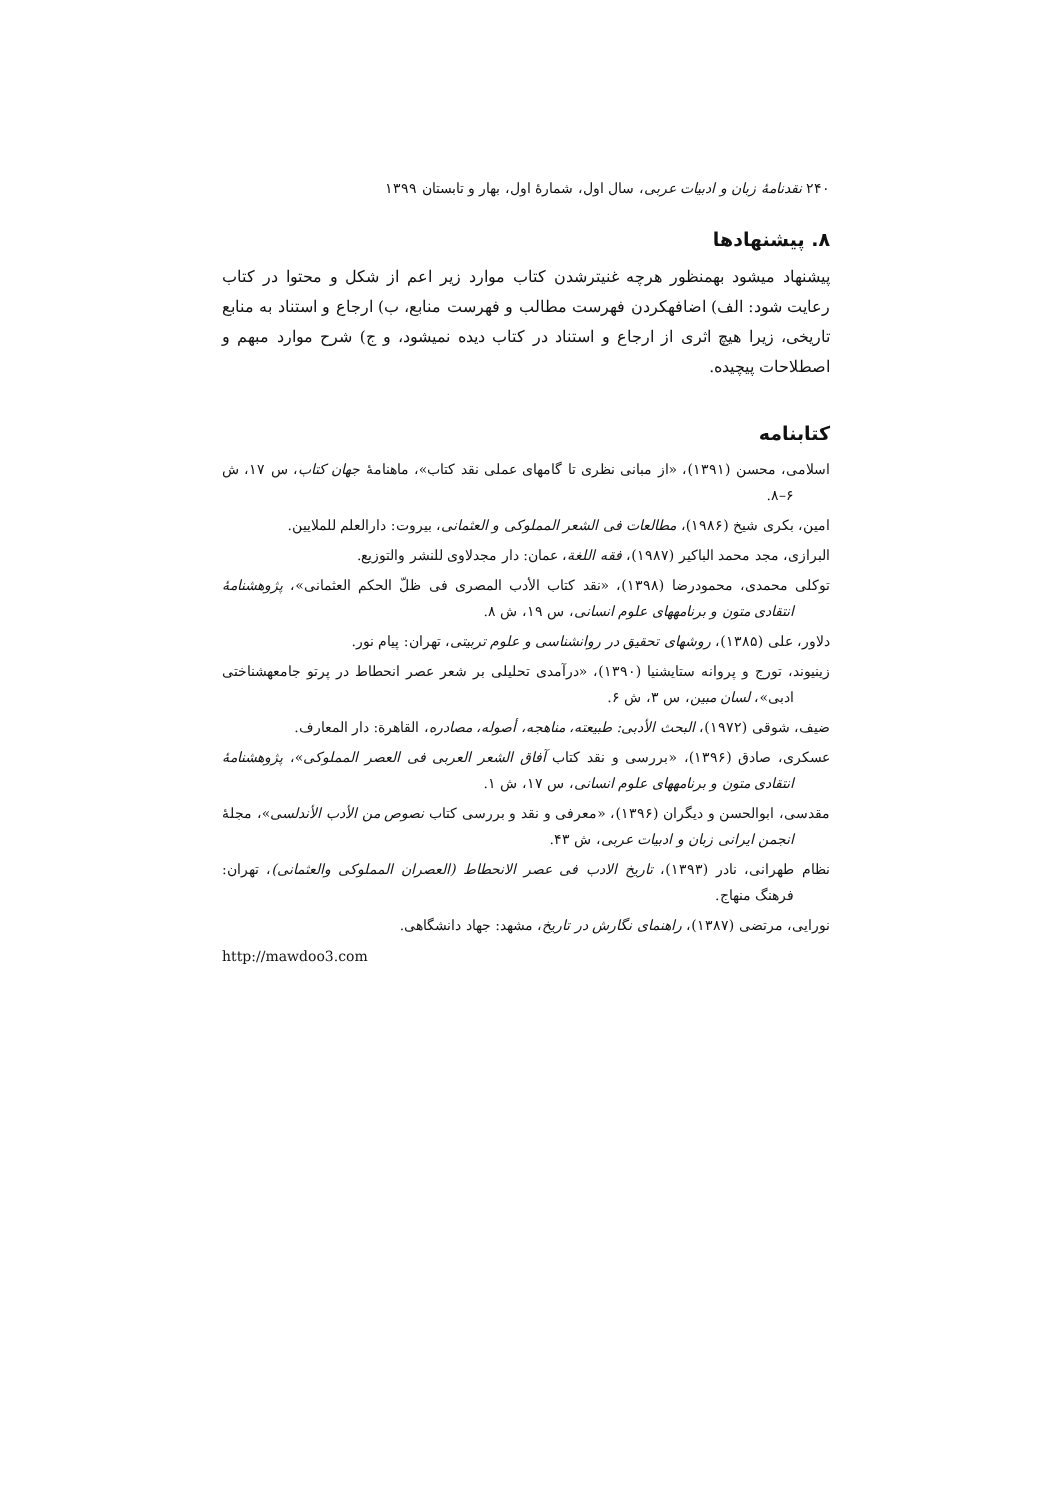۲۴۰ نقدنامهٔ زبان و ادبیات عربی، سال اول، شمارهٔ اول، بهار و تابستان ۱۳۹۹
۸. پیشنهادها
پیشنهاد میشود بهمنظور هرچه غنیترشدن کتاب موارد زیر اعم از شکل و محتوا در کتاب رعایت شود: الف) اضافهکردن فهرست مطالب و فهرست منابع، ب) ارجاع و استناد به منابع تاریخی، زیرا هیچ اثری از ارجاع و استناد در کتاب دیده نمیشود، و ج) شرح موارد مبهم و اصطلاحات پیچیده.
کتابنامه
اسلامی، محسن (۱۳۹۱)، «از مبانی نظری تا گامهای عملی نقد کتاب»، ماهنامهٔ جهان کتاب، س ۱۷، ش ۶–۸.
امین، بکری شیخ (۱۹۸۶)، مطالعات فی الشعر المملوکی و العثمانی، بیروت: دارالعلم للملایین.
البرازی، مجد محمد الباکیر (۱۹۸۷)، فقه اللغة، عمان: دار مجدلاوی للنشر والتوزیع.
توکلی محمدی، محمودرضا (۱۳۹۸)، «نقد کتاب الأدب المصری فی ظلّ الحکم العثمانی»، پژوهشنامهٔ انتقادی متون و برنامههای علوم انسانی، س ۱۹، ش ۸.
دلاور، علی (۱۳۸۵)، روشهای تحقیق در روانشناسی و علوم تربیتی، تهران: پیام نور.
زینیوند، تورج و پروانه ستایشنیا (۱۳۹۰)، «درآمدی تحلیلی بر شعر عصر انحطاط در پرتو جامعهشناختی ادبی»، لسان مبین، س ۳، ش ۶.
ضیف، شوقی (۱۹۷۲)، البحث الأدبی: طبیعته، مناهجه، أصوله، مصادره، القاهرة: دار المعارف.
عسکری، صادق (۱۳۹۶)، «بررسی و نقد کتاب آفاق الشعر العربی فی العصر المملوکی»، پژوهشنامهٔ انتقادی متون و برنامههای علوم انسانی، س ۱۷، ش ۱.
مقدسی، ابوالحسن و دیگران (۱۳۹۶)، «معرفی و نقد و بررسی کتاب نصوص من الأدب الأندلسی»، مجلهٔ انجمن ایرانی زبان و ادبیات عربی، ش ۴۳.
نظام طهرانی، نادر (۱۳۹۳)، تاریخ الادب فی عصر الانحطاط (العصران المملوکی والعثمانی)، تهران: فرهنگ منهاج.
نورایی، مرتضی (۱۳۸۷)، راهنمای نگارش در تاریخ، مشهد: جهاد دانشگاهی.
http://mawdoo3.com